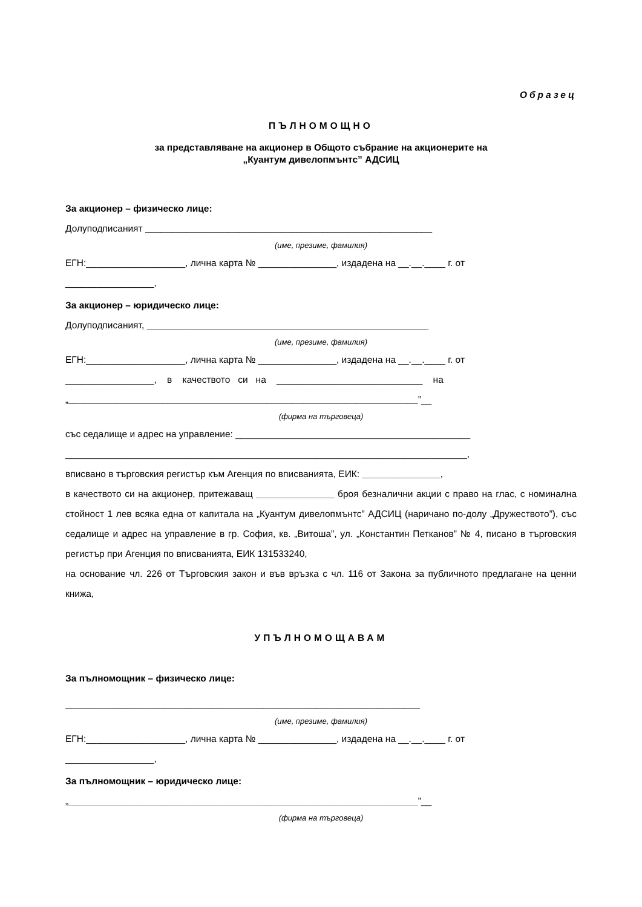Образец
ПЪЛНОМОЩНО
за представляване на акционер в Общото събрание на акционерите на
„Куантум дивелопмънтс” АДСИЦ
За акционер – физическо лице:
Долуподписаният _______________________________________________________
(име, презиме, фамилия)
ЕГН:___________________, лична карта № _______________, издадена на __.__.____ г. от
_________________,
За акционер – юридическо лице:
Долуподписаният, ______________________________________________________
(име, презиме, фамилия)
ЕГН:___________________, лична карта № _______________, издадена на __.__.____ г. от
_________________, в качеството си на ____________________________ на
„___________________________________________________________________”__
(фирма на търговеца)
със седалище и адрес на управление: _____________________________________________
_____________________________________________________________________________,
вписвано в търговския регистър към Агенция по вписванията, ЕИК: _______________,
в качеството си на акционер, притежаващ _______________ броя безналични акции с право на глас, с номинална стойност 1 лев всяка една от капитала на „Куантум дивелопмънтс” АДСИЦ (наричано по-долу „Дружеството”), със седалище и адрес на управление в гр. София, кв. „Витоша”, ул. „Константин Петканов” № 4, писано в търговския регистър при Агенция по вписванията, ЕИК 131533240,
на основание чл. 226 от Търговския закон и във връзка с чл. 116 от Закона за публичното предлагане на ценни книжа,
УПЪЛНОМОЩАВАМ
За пълномощник – физическо лице:
____________________________________________________________________
(име, презиме, фамилия)
ЕГН:___________________, лична карта № _______________, издадена на __.__.____ г. от
_________________,
За пълномощник – юридическо лице:
„___________________________________________________________________”__
(фирма на търговеца)